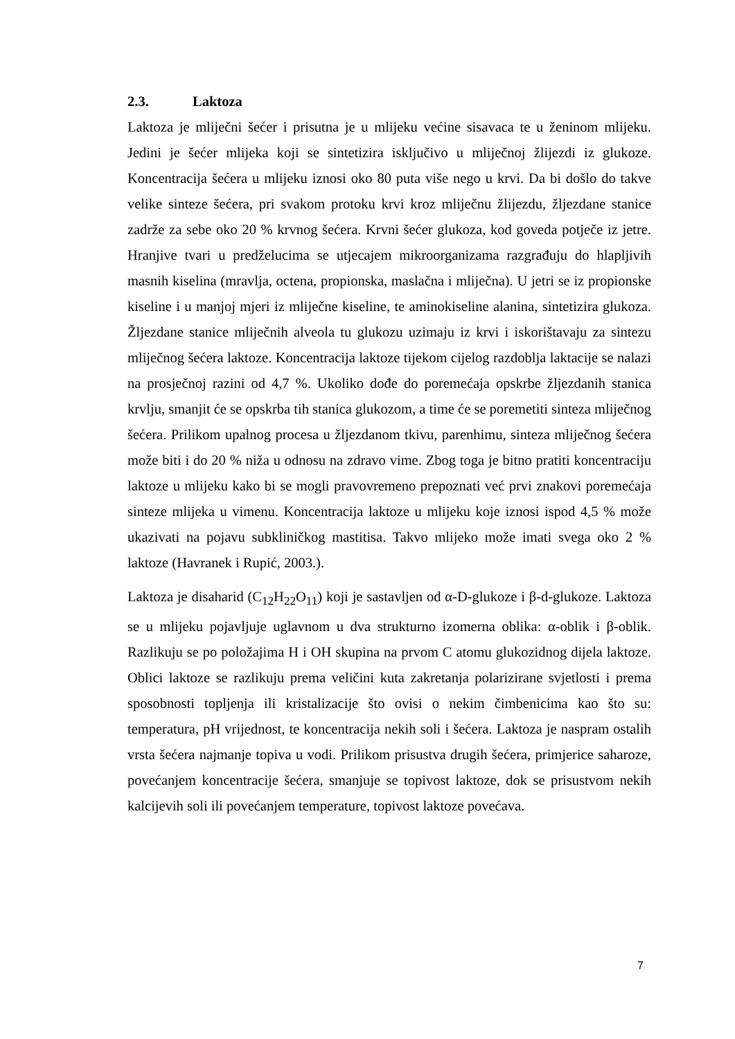2.3. Laktoza
Laktoza je mliječni šećer i prisutna je u mlijeku većine sisavaca te u ženinom mlijeku. Jedini je šećer mlijeka koji se sintetizira isključivo u mliječnoj žlijezdi iz glukoze. Koncentracija šećera u mlijeku iznosi oko 80 puta više nego u krvi. Da bi došlo do takve velike sinteze šećera, pri svakom protoku krvi kroz mliječnu žlijezdu, žljezdane stanice zadrže za sebe oko 20 % krvnog šećera. Krvni šećer glukoza, kod goveda potječe iz jetre. Hranjive tvari u predželucima se utjecajem mikroorganizama razgrađuju do hlapljivih masnih kiselina (mravlja, octena, propionska, maslačna i mliječna). U jetri se iz propionske kiseline i u manjoj mjeri iz mliječne kiseline, te aminokiseline alanina, sintetizira glukoza. Žljezdane stanice mliječnih alveola tu glukozu uzimaju iz krvi i iskorištavaju za sintezu mliječnog šećera laktoze. Koncentracija laktoze tijekom cijelog razdoblja laktacije se nalazi na prosječnoj razini od 4,7 %. Ukoliko dođe do poremećaja opskrbe žljezdanih stanica krvlju, smanjit će se opskrba tih stanica glukozom, a time će se poremetiti sinteza mliječnog šećera. Prilikom upalnog procesa u žljezdanom tkivu, parenhimu, sinteza mliječnog šećera može biti i do 20 % niža u odnosu na zdravo vime. Zbog toga je bitno pratiti koncentraciju laktoze u mlijeku kako bi se mogli pravovremeno prepoznati već prvi znakovi poremećaja sinteze mlijeka u vimenu. Koncentracija laktoze u mlijeku koje iznosi ispod 4,5 % može ukazivati na pojavu subkliničkog mastitisa. Takvo mlijeko može imati svega oko 2 % laktoze (Havranek i Rupić, 2003.).
Laktoza je disaharid (C<sub>12</sub>H<sub>22</sub>O<sub>11</sub>) koji je sastavljen od α-D-glukoze i β-d-glukoze. Laktoza se u mlijeku pojavljuje uglavnom u dva strukturno izomerna oblika: α-oblik i β-oblik. Razlikuju se po položajima H i OH skupina na prvom C atomu glukozidnog dijela laktoze. Oblici laktoze se razlikuju prema veličini kuta zakretanja polarizirane svjetlosti i prema sposobnosti topljenja ili kristalizacije što ovisi o nekim čimbenicima kao što su: temperatura, pH vrijednost, te koncentracija nekih soli i šećera. Laktoza je naspram ostalih vrsta šećera najmanje topiva u vodi. Prilikom prisustva drugih šećera, primjerice saharoze, povećanjem koncentracije šećera, smanjuje se topivost laktoze, dok se prisustvom nekih kalcijevih soli ili povećanjem temperature, topivost laktoze povećava.
7